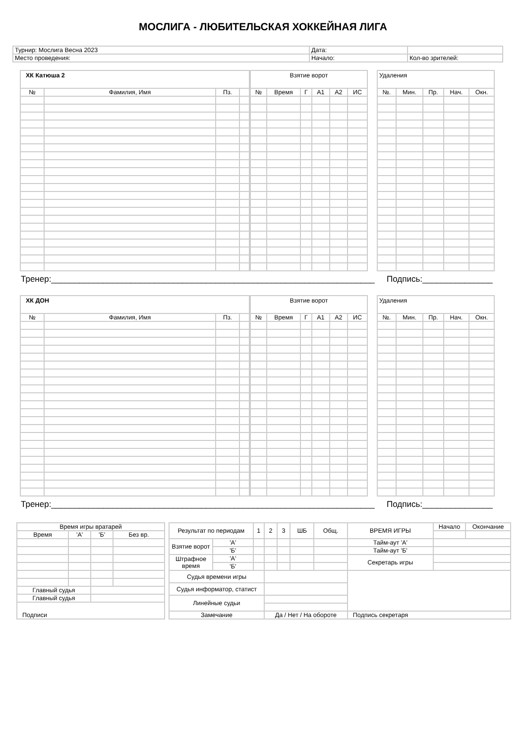МОСЛИГА - ЛЮБИТЕЛЬСКАЯ ХОККЕЙНАЯ ЛИГА
| Турнир: Мослига Весна 2023 | Дата: | |
| Место проведения: | Начало: | Кол-во зрителей: |
| ХК Катюша 2 | | | |
| --- | --- | --- | --- |
| № | Фамилия, Имя | Пз. | |
| Взятие ворот | | | | | |
| --- | --- | --- | --- | --- | --- |
| № | Время | Г | А1 | А2 | ИС |
| Удаления | | | | |
| --- | --- | --- | --- | --- |
| №. | Мин. | Пр. | Нач. | Окн. |
Тренер:_____________________________________________________________________ Подпись:_______________
| ХК ДОН | | | |
| --- | --- | --- | --- |
| № | Фамилия, Имя | Пз. | |
| Взятие ворот | | | | | |
| --- | --- | --- | --- | --- | --- |
| № | Время | Г | А1 | А2 | ИС |
| Удаления | | | | |
| --- | --- | --- | --- | --- |
| №. | Мин. | Пр. | Нач. | Окн. |
Тренер:_____________________________________________________________________ Подпись:_______________
| Время игры вратарей | | | |
| Время | 'А' | 'Б' | Без вр. |
| Главный судья | | | |
| Главный судья | | | |
| Подписи | | | |
| Результат по периодам | | 1 | 2 | 3 | ШБ | Общ. | ВРЕМЯ ИГРЫ | Начало | Окончание |
| Взятие ворот | 'А' | | | | | | Тайм-аут 'А' | | |
| | 'Б' | | | | | | Тайм-аут 'Б' | | |
| Штрафное время | 'А' | | | | | | Секретарь игры | | |
| | 'Б' | | | | | | | | |
| Судья времени игры | | | | | | | | | |
| Судья информатор, статист | | | | | | | | | |
| Линейные судьи | | | | | | | | | |
| Замечание | | | Да / Нет / На обороте | | | | Подпись секретаря | | |